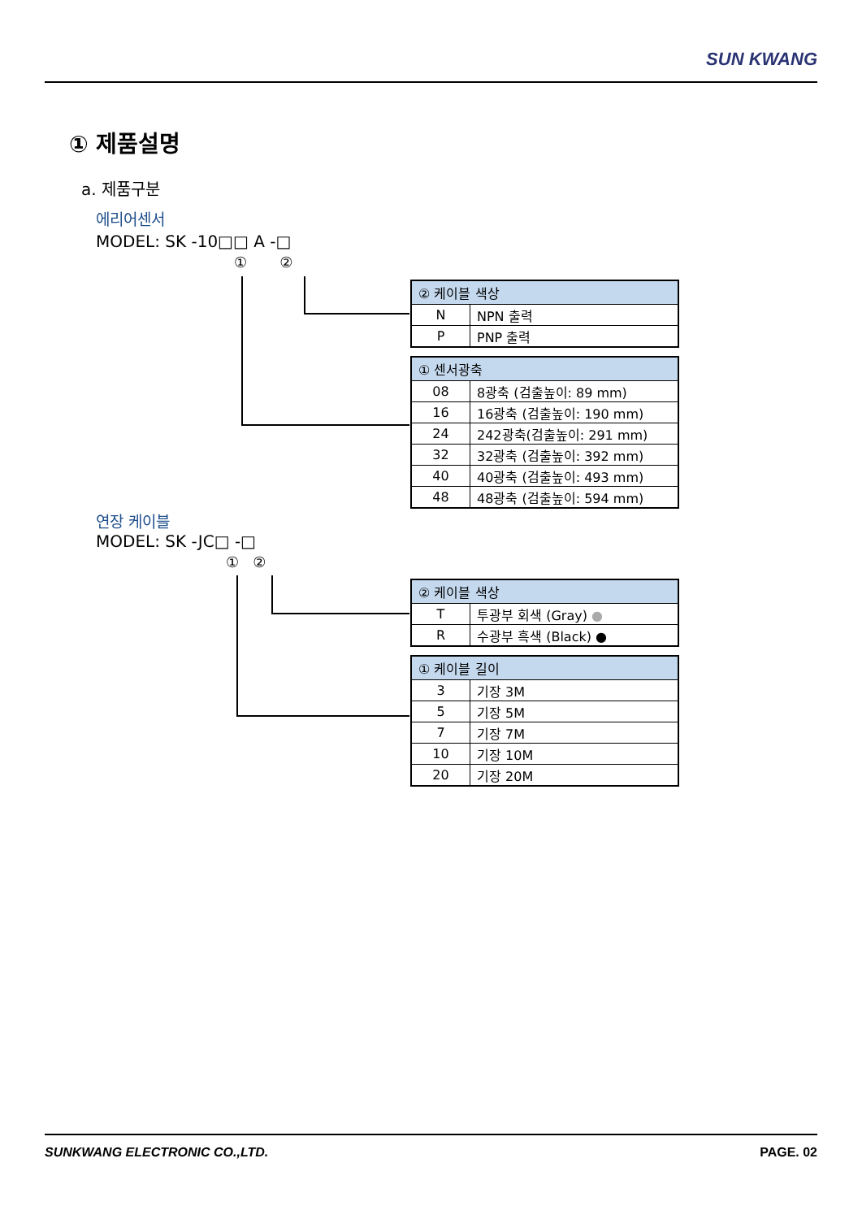SUN KWANG
① 제품설명
a. 제품구분
에리어센서
MODEL: SK -10□□ A -□
① ②
| ② 케이블 색상 | |
| --- | --- |
| N | NPN 출력 |
| P | PNP 출력 |
| ① 센서광축 | |
| --- | --- |
| 08 | 8광축 (검출높이: 89 mm) |
| 16 | 16광축 (검출높이: 190 mm) |
| 24 | 242광축(검출높이: 291 mm) |
| 32 | 32광축 (검출높이: 392 mm) |
| 40 | 40광축 (검출높이: 493 mm) |
| 48 | 48광축 (검출높이: 594 mm) |
연장 케이블
MODEL: SK -JC□ -□
① ②
| ② 케이블 색상 | |
| --- | --- |
| T | 투광부 회색 (Gray) ● |
| R | 수광부 흑색 (Black) ● |
| ① 케이블 길이 | |
| --- | --- |
| 3 | 기장 3M |
| 5 | 기장 5M |
| 7 | 기장 7M |
| 10 | 기장 10M |
| 20 | 기장 20M |
SUNKWANG ELECTRONIC CO.,LTD. PAGE. 02